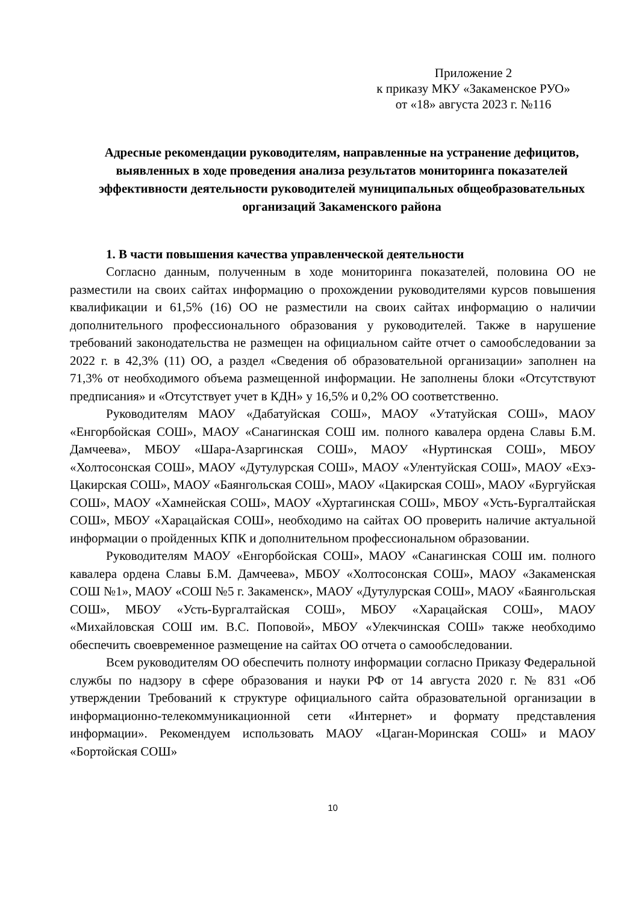Приложение 2
к приказу МКУ «Закаменское РУО»
от «18» августа 2023 г. №116
Адресные рекомендации руководителям, направленные на устранение дефицитов, выявленных в ходе проведения анализа результатов мониторинга показателей эффективности деятельности руководителей муниципальных общеобразовательных организаций Закаменского района
1. В части повышения качества управленческой деятельности
Согласно данным, полученным в ходе мониторинга показателей, половина ОО не разместили на своих сайтах информацию о прохождении руководителями курсов повышения квалификации и 61,5% (16) ОО не разместили на своих сайтах информацию о наличии дополнительного профессионального образования у руководителей. Также в нарушение требований законодательства не размещен на официальном сайте отчет о самообследовании за 2022 г. в 42,3% (11) ОО, а раздел «Сведения об образовательной организации» заполнен на 71,3% от необходимого объема размещенной информации. Не заполнены блоки «Отсутствуют предписания» и «Отсутствует учет в КДН» у 16,5% и 0,2% ОО соответственно.
Руководителям МАОУ «Дабатуйская СОШ», МАОУ «Утатуйская СОШ», МАОУ «Енгорбойская СОШ», МАОУ «Санагинская СОШ им. полного кавалера ордена Славы Б.М. Дамчеева», МБОУ «Шара-Азаргинская СОШ», МАОУ «Нуртинская СОШ», МБОУ «Холтосонская СОШ», МАОУ «Дутулурская СОШ», МАОУ «Улентуйская СОШ», МАОУ «Ехэ-Цакирская СОШ», МАОУ «Баянгольская СОШ», МАОУ «Цакирская СОШ», МАОУ «Бургуйская СОШ», МАОУ «Хамнейская СОШ», МАОУ «Хуртагинская СОШ», МБОУ «Усть-Бургалтайская СОШ», МБОУ «Харацайская СОШ», необходимо на сайтах ОО проверить наличие актуальной информации о пройденных КПК и дополнительном профессиональном образовании.
Руководителям МАОУ «Енгорбойская СОШ», МАОУ «Санагинская СОШ им. полного кавалера ордена Славы Б.М. Дамчеева», МБОУ «Холтосонская СОШ», МАОУ «Закаменская СОШ №1», МАОУ «СОШ №5 г. Закаменск», МАОУ «Дутулурская СОШ», МАОУ «Баянгольская СОШ», МБОУ «Усть-Бургалтайская СОШ», МБОУ «Харацайская СОШ», МАОУ «Михайловская СОШ им. В.С. Поповой», МБОУ «Улекчинская СОШ» также необходимо обеспечить своевременное размещение на сайтах ОО отчета о самообследовании.
Всем руководителям ОО обеспечить полноту информации согласно Приказу Федеральной службы по надзору в сфере образования и науки РФ от 14 августа 2020 г. № 831 «Об утверждении Требований к структуре официального сайта образовательной организации в информационно-телекоммуникационной сети «Интернет» и формату представления информации». Рекомендуем использовать МАОУ «Цаган-Моринская СОШ» и МАОУ «Бортойская СОШ»
10